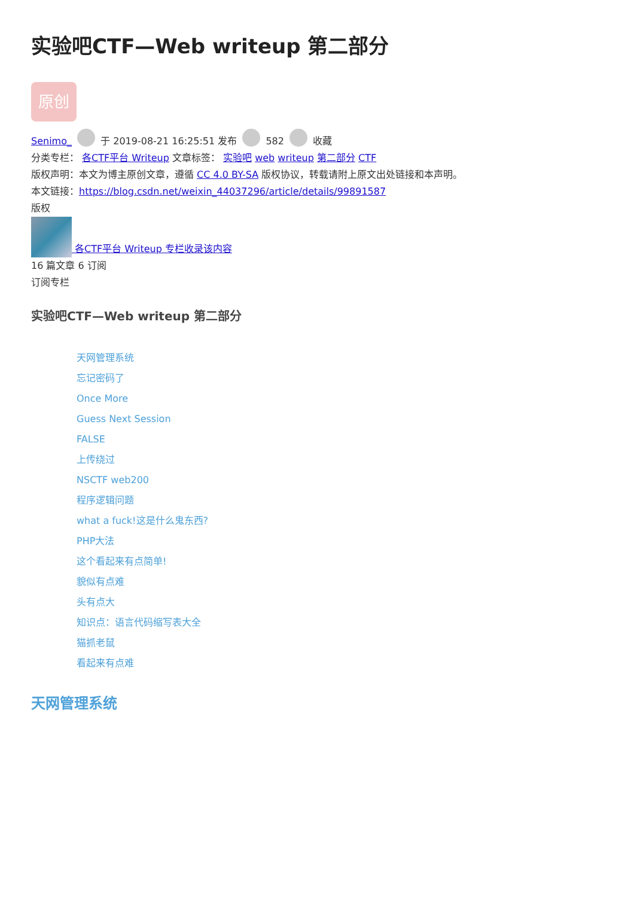实验吧CTF—Web writeup 第二部分
原创
Senimo_ 于 2019-08-21 16:25:51 发布 582 收藏
分类专栏： 各CTF平台 Writeup 文章标签： 实验吧 web writeup 第二部分 CTF
版权声明：本文为博主原创文章，遵循 CC 4.0 BY-SA 版权协议，转载请附上原文出处链接和本声明。
本文链接：https://blog.csdn.net/weixin_44037296/article/details/99891587
版权
各CTF平台 Writeup 专栏收录该内容
16 篇文章 6 订阅
订阅专栏
实验吧CTF—Web writeup 第二部分
天网管理系统
忘记密码了
Once More
Guess Next Session
FALSE
上传绕过
NSCTF web200
程序逻辑问题
what a fuck!这是什么鬼东西?
PHP大法
这个看起来有点简单!
貌似有点难
头有点大
知识点：语言代码缩写表大全
猫抓老鼠
看起来有点难
天网管理系统